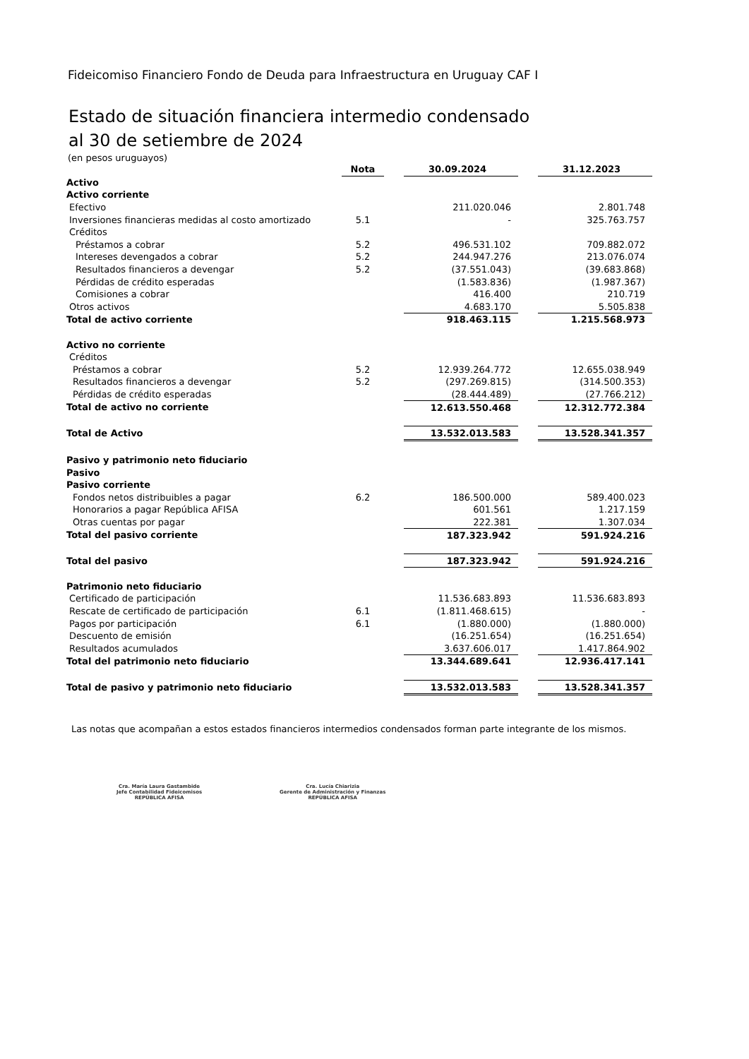Fideicomiso Financiero Fondo de Deuda para Infraestructura en Uruguay CAF I
Estado de situación financiera intermedio condensado
al 30 de setiembre de 2024
(en pesos uruguayos)
| | Nota | | 30.09.2024 | | 31.12.2023 |
| Activo | | | | | |
| Activo corriente | | | | | |
| Efectivo | | | 211.020.046 | | 2.801.748 |
| Inversiones financieras medidas al costo amortizado | 5.1 | | - | | 325.763.757 |
| Créditos | | | | | |
| Préstamos a cobrar | 5.2 | | 496.531.102 | | 709.882.072 |
| Intereses devengados a cobrar | 5.2 | | 244.947.276 | | 213.076.074 |
| Resultados financieros a devengar | 5.2 | | (37.551.043) | | (39.683.868) |
| Pérdidas de crédito esperadas | | | (1.583.836) | | (1.987.367) |
| Comisiones a cobrar | | | 416.400 | | 210.719 |
| Otros activos | | | 4.683.170 | | 5.505.838 |
| Total de activo corriente | | | 918.463.115 | | 1.215.568.973 |
| Activo no corriente | | | | | |
| Créditos | | | | | |
| Préstamos a cobrar | 5.2 | | 12.939.264.772 | | 12.655.038.949 |
| Resultados financieros a devengar | 5.2 | | (297.269.815) | | (314.500.353) |
| Pérdidas de crédito esperadas | | | (28.444.489) | | (27.766.212) |
| Total de activo no corriente | | | 12.613.550.468 | | 12.312.772.384 |
| Total de Activo | | | 13.532.013.583 | | 13.528.341.357 |
| Pasivo y patrimonio neto fiduciario | | | | | |
| Pasivo | | | | | |
| Pasivo corriente | | | | | |
| Fondos netos distribuibles a pagar | 6.2 | | 186.500.000 | | 589.400.023 |
| Honorarios a pagar República AFISA | | | 601.561 | | 1.217.159 |
| Otras cuentas por pagar | | | 222.381 | | 1.307.034 |
| Total del pasivo corriente | | | 187.323.942 | | 591.924.216 |
| Total del pasivo | | | 187.323.942 | | 591.924.216 |
| Patrimonio neto fiduciario | | | | | |
| Certificado de participación | | | 11.536.683.893 | | 11.536.683.893 |
| Rescate de certificado de participación | 6.1 | | (1.811.468.615) | | - |
| Pagos por participación | 6.1 | | (1.880.000) | | (1.880.000) |
| Descuento de emisión | | | (16.251.654) | | (16.251.654) |
| Resultados acumulados | | | 3.637.606.017 | | 1.417.864.902 |
| Total del patrimonio neto fiduciario | | | 13.344.689.641 | | 12.936.417.141 |
| Total de pasivo y patrimonio neto fiduciario | | | 13.532.013.583 | | 13.528.341.357 |
Las notas que acompañan a estos estados financieros intermedios condensados forman parte integrante de los mismos.
Cra. María Laura Gastambide
Jefe Contabilidad Fideicomisos
REPÚBLICA AFISA
Cra. Lucía Chiarizia
Gerente de Administración y Finanzas
REPÚBLICA AFISA